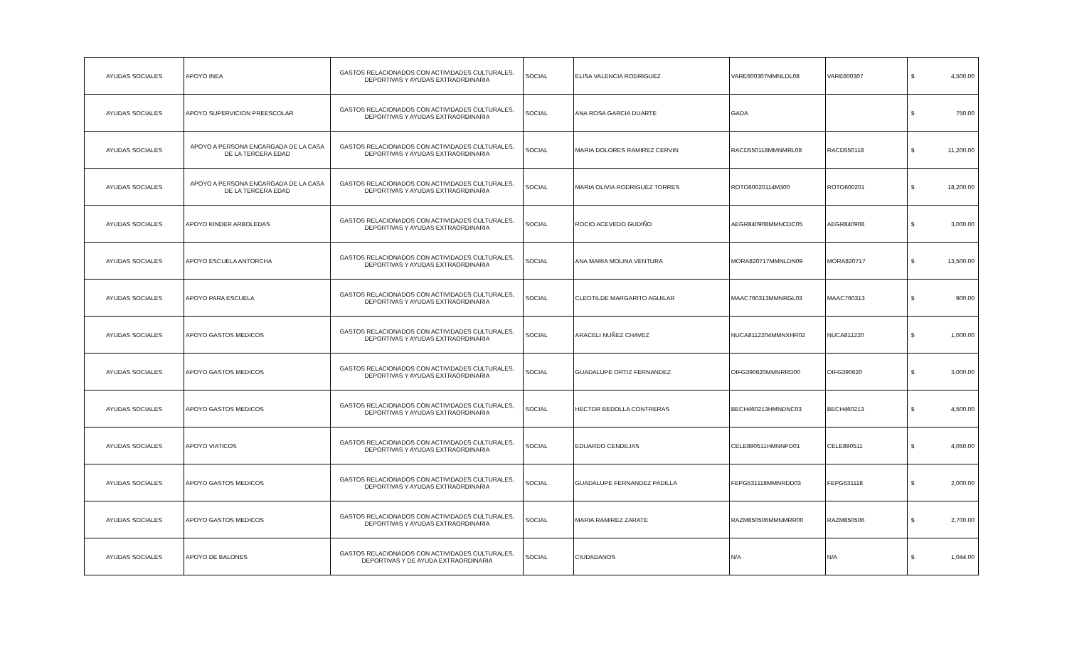| AYUDAS SOCIALES | APOYO INEA | GASTOS RELACIONADOS CON ACTIVIDADES CULTURALES, DEPORTIVAS Y AYUDAS EXTRAORDINARIA | SOCIAL | ELISA VALENCIA RODRIGUEZ | VARE600307MMNLDL08 | VARE600307 | $ 4,500.00 |
| AYUDAS SOCIALES | APOYO SUPERVICION PREESCOLAR | GASTOS RELACIONADOS CON ACTIVIDADES CULTURALES, DEPORTIVAS Y AYUDAS EXTRAORDINARIA | SOCIAL | ANA ROSA GARCIA DUARTE | GADA | | $ 750.00 |
| AYUDAS SOCIALES | APOYO A PERSONA ENCARGADA DE LA CASA DE LA TERCERA EDAD | GASTOS RELACIONADOS CON ACTIVIDADES CULTURALES, DEPORTIVAS Y AYUDAS EXTRAORDINARIA | SOCIAL | MARIA DOLORES RAMIREZ CERVIN | RACD550118MMNMRL08 | RACD550118 | $ 11,200.00 |
| AYUDAS SOCIALES | APOYO A PERSONA ENCARGADA DE LA CASA DE LA TERCERA EDAD | GASTOS RELACIONADOS CON ACTIVIDADES CULTURALES, DEPORTIVAS Y AYUDAS EXTRAORDINARIA | SOCIAL | MARIA OLIVIA RODRIGUEZ TORRES | ROTO60020114M300 | ROTO600201 | $ 18,200.00 |
| AYUDAS SOCIALES | APOYO KINDER ARBOLEDAS | GASTOS RELACIONADOS CON ACTIVIDADES CULTURALES, DEPORTIVAS Y AYUDAS EXTRAORDINARIA | SOCIAL | ROCIO ACEVEDO GUDIÑO | AEGR840908MMNCDC05 | AEGR840908 | $ 3,000.00 |
| AYUDAS SOCIALES | APOYO ESCUELA ANTORCHA | GASTOS RELACIONADOS CON ACTIVIDADES CULTURALES, DEPORTIVAS Y AYUDAS EXTRAORDINARIA | SOCIAL | ANA MARIA MOLINA VENTURA | MORA820717MMNLDN09 | MORA820717 | $ 13,500.00 |
| AYUDAS SOCIALES | APOYO PARA ESCUELA | GASTOS RELACIONADOS CON ACTIVIDADES CULTURALES, DEPORTIVAS Y AYUDAS EXTRAORDINARIA | SOCIAL | CLEOTILDE MARGARITO AGUILAR | MAAC760313MMNRGL03 | MAAC760313 | $ 900.00 |
| AYUDAS SOCIALES | APOYO GASTOS MEDICOS | GASTOS RELACIONADOS CON ACTIVIDADES CULTURALES, DEPORTIVAS Y AYUDAS EXTRAORDINARIA | SOCIAL | ARACELI NUÑEZ CHAVEZ | NUCA8112204MMNXHR02 | NUCA811220 | $ 1,000.00 |
| AYUDAS SOCIALES | APOYO GASTOS MEDICOS | GASTOS RELACIONADOS CON ACTIVIDADES CULTURALES, DEPORTIVAS Y AYUDAS EXTRAORDINARIA | SOCIAL | GUADALUPE ORTIZ FERNANDEZ | OIFG390620MMNRRD00 | OIFG390620 | $ 3,000.00 |
| AYUDAS SOCIALES | APOYO GASTOS MEDICOS | GASTOS RELACIONADOS CON ACTIVIDADES CULTURALES, DEPORTIVAS Y AYUDAS EXTRAORDINARIA | SOCIAL | HECTOR BEDOLLA CONTRERAS | BECH460213HMNDNC03 | BECH460213 | $ 4,500.00 |
| AYUDAS SOCIALES | APOYO VIATICOS | GASTOS RELACIONADOS CON ACTIVIDADES CULTURALES, DEPORTIVAS Y AYUDAS EXTRAORDINARIA | SOCIAL | EDUARDO CENDEJAS | CELE890511HMNNPD01 | CELE890511 | $ 4,050.00 |
| AYUDAS SOCIALES | APOYO GASTOS MEDICOS | GASTOS RELACIONADOS CON ACTIVIDADES CULTURALES, DEPORTIVAS Y AYUDAS EXTRAORDINARIA | SOCIAL | GUADALUPE FERNANDEZ PADILLA | FEPG531118MMNRDD03 | FEPG531118 | $ 2,000.00 |
| AYUDAS SOCIALES | APOYO GASTOS MEDICOS | GASTOS RELACIONADOS CON ACTIVIDADES CULTURALES, DEPORTIVAS Y AYUDAS EXTRAORDINARIA | SOCIAL | MARIA RAMIREZ ZARATE | RAZM850506MMNMRR00 | RAZM850506 | $ 2,700.00 |
| AYUDAS SOCIALES | APOYO DE BALONES | GASTOS RELACIONADOS CON ACTIVIDADES CULTURALES, DEPORTIVAS Y DE AYUDA EXTRAORDINARIA | SOCIAL | CIUDADANOS | N/A | N/A | $ 1,044.00 |